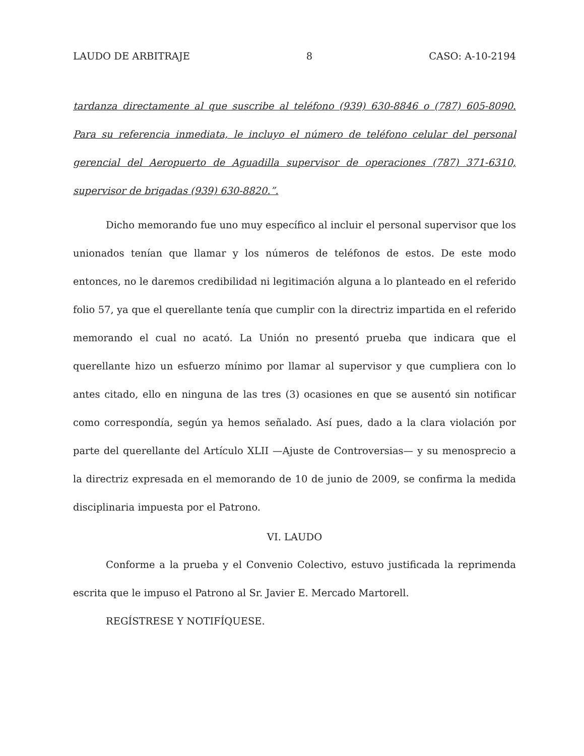LAUDO DE ARBITRAJE 8 CASO: A-10-2194
tardanza directamente al que suscribe al teléfono (939) 630-8846 o (787) 605-8090. Para su referencia inmediata, le incluyo el número de teléfono celular del personal gerencial del Aeropuerto de Aguadilla supervisor de operaciones (787) 371-6310, supervisor de brigadas (939) 630-8820.”.
Dicho memorando fue uno muy específico al incluir el personal supervisor que los unionados tenían que llamar y los números de teléfonos de estos. De este modo entonces, no le daremos credibilidad ni legitimación alguna a lo planteado en el referido folio 57, ya que el querellante tenía que cumplir con la directriz impartida en el referido memorando el cual no acató. La Unión no presentó prueba que indicara que el querellante hizo un esfuerzo mínimo por llamar al supervisor y que cumpliera con lo antes citado, ello en ninguna de las tres (3) ocasiones en que se ausentó sin notificar como correspondía, según ya hemos señalado. Así pues, dado a la clara violación por parte del querellante del Artículo XLII —Ajuste de Controversias— y su menosprecio a la directriz expresada en el memorando de 10 de junio de 2009, se confirma la medida disciplinaria impuesta por el Patrono.
VI. LAUDO
Conforme a la prueba y el Convenio Colectivo, estuvo justificada la reprimenda escrita que le impuso el Patrono al Sr. Javier E. Mercado Martorell.
REGÍSTRESE Y NOTIFÍQUESE.